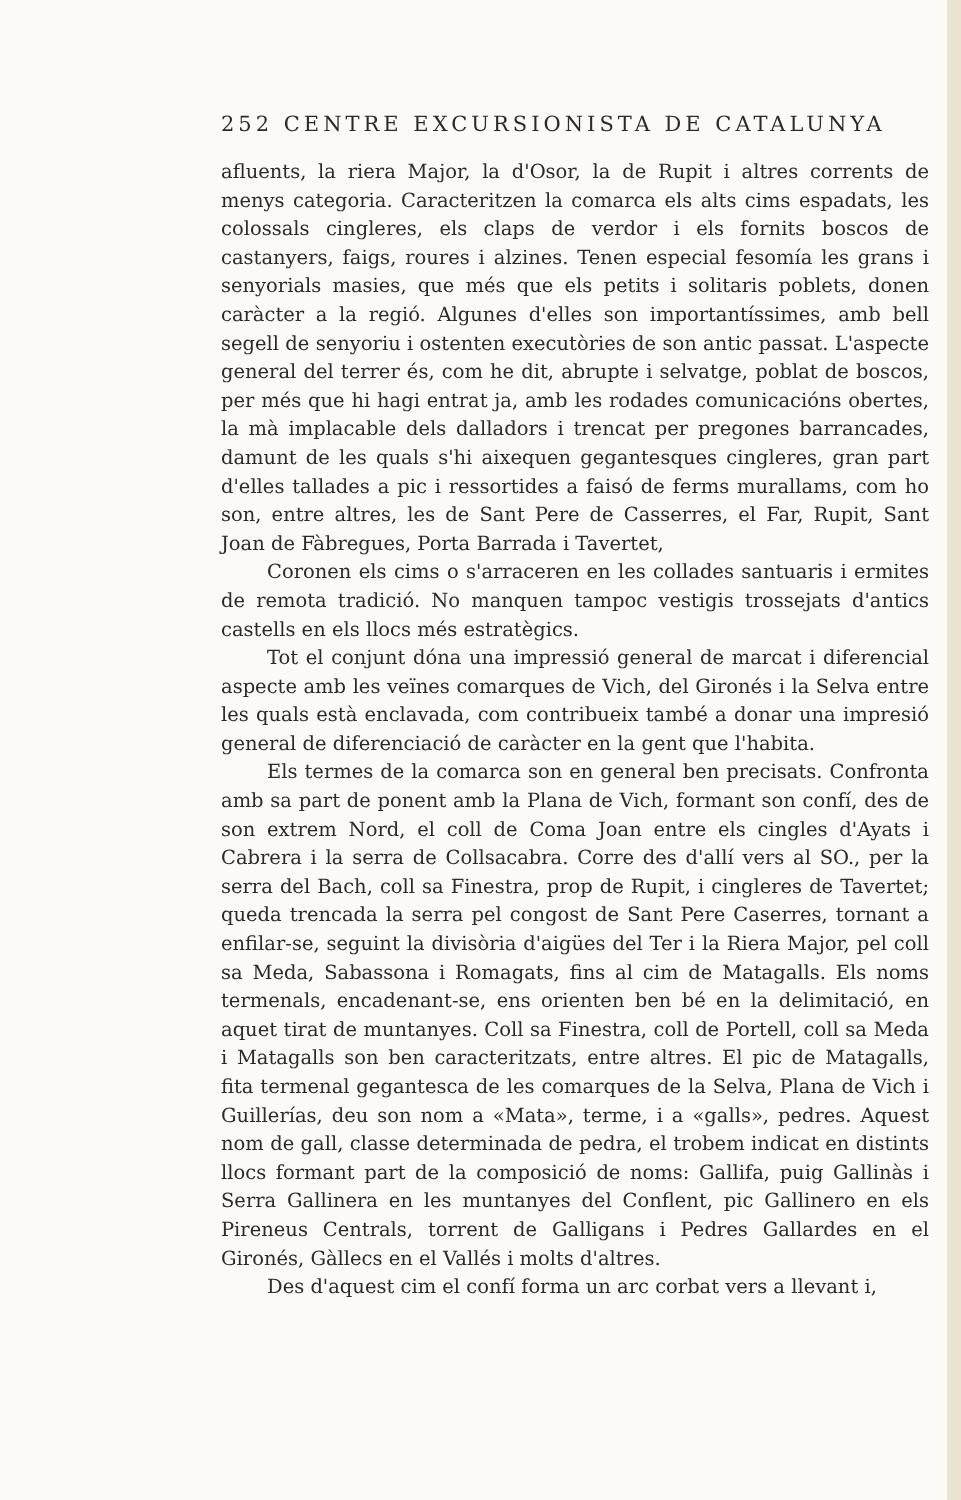252 CENTRE EXCURSIONISTA DE CATALUNYA
afluents, la riera Major, la d'Osor, la de Rupit i altres corrents de menys categoria. Caracteritzen la comarca els alts cims espadats, les colossals cingleres, els claps de verdor i els fornits boscos de castanyers, faigs, roures i alzines. Tenen especial fesomía les grans i senyorials masies, que més que els petits i solitaris poblets, donen caràcter a la regió. Algunes d'elles son importantíssimes, amb bell segell de senyoriu i ostenten executòries de son antic passat. L'aspecte general del terrer és, com he dit, abrupte i selvatge, poblat de boscos, per més que hi hagi entrat ja, amb les rodades comunicacións obertes, la mà implacable dels dalladors i trencat per pregones barrancades, damunt de les quals s'hi aixequen gegantesques cingleres, gran part d'elles tallades a pic i ressortides a faisó de ferms murallams, com ho son, entre altres, les de Sant Pere de Casserres, el Far, Rupit, Sant Joan de Fàbregues, Porta Barrada i Tavertet,
Coronen els cims o s'arraceren en les collades santuaris i ermites de remota tradició. No manquen tampoc vestigis trossejats d'antics castells en els llocs més estratègics.
Tot el conjunt dóna una impressió general de marcat i diferencial aspecte amb les veïnes comarques de Vich, del Gironés i la Selva entre les quals està enclavada, com contribueix també a donar una impresió general de diferenciació de caràcter en la gent que l'habita.
Els termes de la comarca son en general ben precisats. Confronta amb sa part de ponent amb la Plana de Vich, formant son confí, des de son extrem Nord, el coll de Coma Joan entre els cingles d'Ayats i Cabrera i la serra de Collsacabra. Corre des d'allí vers al SO., per la serra del Bach, coll sa Finestra, prop de Rupit, i cingleres de Tavertet; queda trencada la serra pel congost de Sant Pere Caserres, tornant a enfilar-se, seguint la divisòria d'aigües del Ter i la Riera Major, pel coll sa Meda, Sabassona i Romagats, fins al cim de Matagalls. Els noms termenals, encadenant-se, ens orienten ben bé en la delimitació, en aquet tirat de muntanyes. Coll sa Finestra, coll de Portell, coll sa Meda i Matagalls son ben caracteritzats, entre altres. El pic de Matagalls, fita termenal gegantesca de les comarques de la Selva, Plana de Vich i Guillerías, deu son nom a «Mata», terme, i a «galls», pedres. Aquest nom de gall, classe determinada de pedra, el trobem indicat en distints llocs formant part de la composició de noms: Gallifa, puig Gallinàs i Serra Gallinera en les muntanyes del Conflent, pic Gallinero en els Pireneus Centrals, torrent de Galligans i Pedres Gallardes en el Gironés, Gàllecs en el Vallés i molts d'altres.
Des d'aquest cim el confí forma un arc corbat vers a llevant i,